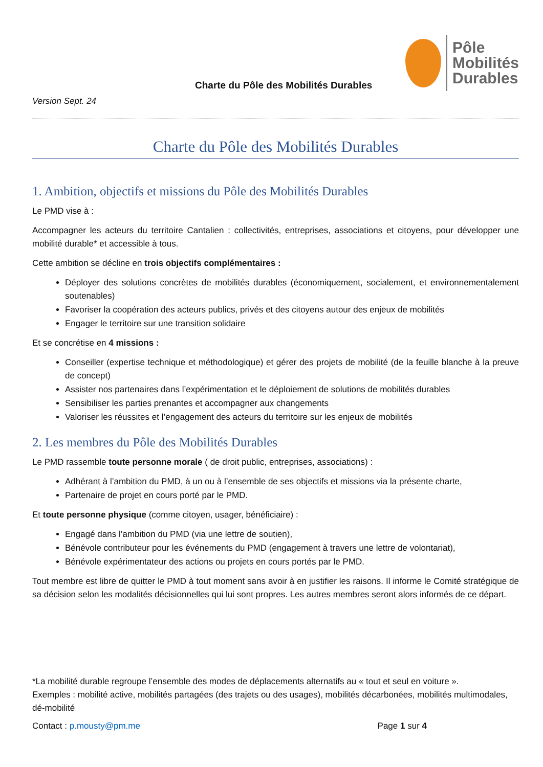Charte du Pôle des Mobilités Durables
Pôle
Mobilités
Durables
Version Sept. 24
Charte du Pôle des Mobilités Durables
1. Ambition, objectifs et missions du Pôle des Mobilités Durables
Le PMD vise à :
Accompagner les acteurs du territoire Cantalien : collectivités, entreprises, associations et citoyens, pour développer une mobilité durable* et accessible à tous.
Cette ambition se décline en trois objectifs complémentaires :
Déployer des solutions concrètes de mobilités durables (économiquement, socialement, et environnementalement soutenables)
Favoriser la coopération des acteurs publics, privés et des citoyens autour des enjeux de mobilités
Engager le territoire sur une transition solidaire
Et se concrétise en 4 missions :
Conseiller (expertise technique et méthodologique) et gérer des projets de mobilité (de la feuille blanche à la preuve de concept)
Assister nos partenaires dans l’expérimentation et le déploiement de solutions de mobilités durables
Sensibiliser les parties prenantes et accompagner aux changements
Valoriser les réussites et l’engagement des acteurs du territoire sur les enjeux de mobilités
2. Les membres du Pôle des Mobilités Durables
Le PMD rassemble toute personne morale ( de droit public, entreprises, associations) :
Adhérant à l’ambition du PMD, à un ou à l’ensemble de ses objectifs et missions via la présente charte,
Partenaire de projet en cours porté par le PMD.
Et toute personne physique (comme citoyen, usager, bénéficiaire) :
Engagé dans l’ambition du PMD (via une lettre de soutien),
Bénévole contributeur pour les événements du PMD (engagement à travers une lettre de volontariat),
Bénévole expérimentateur des actions ou projets en cours portés par le PMD.
Tout membre est libre de quitter le PMD à tout moment sans avoir à en justifier les raisons. Il informe le Comité stratégique de sa décision selon les modalités décisionnelles qui lui sont propres. Les autres membres seront alors informés de ce départ.
*La mobilité durable regroupe l’ensemble des modes de déplacements alternatifs au « tout et seul en voiture ».
Exemples : mobilité active, mobilités partagées (des trajets ou des usages), mobilités décarbonées, mobilités multimodales, dé-mobilité
Contact : p.mousty@pm.me Page 1 sur 4